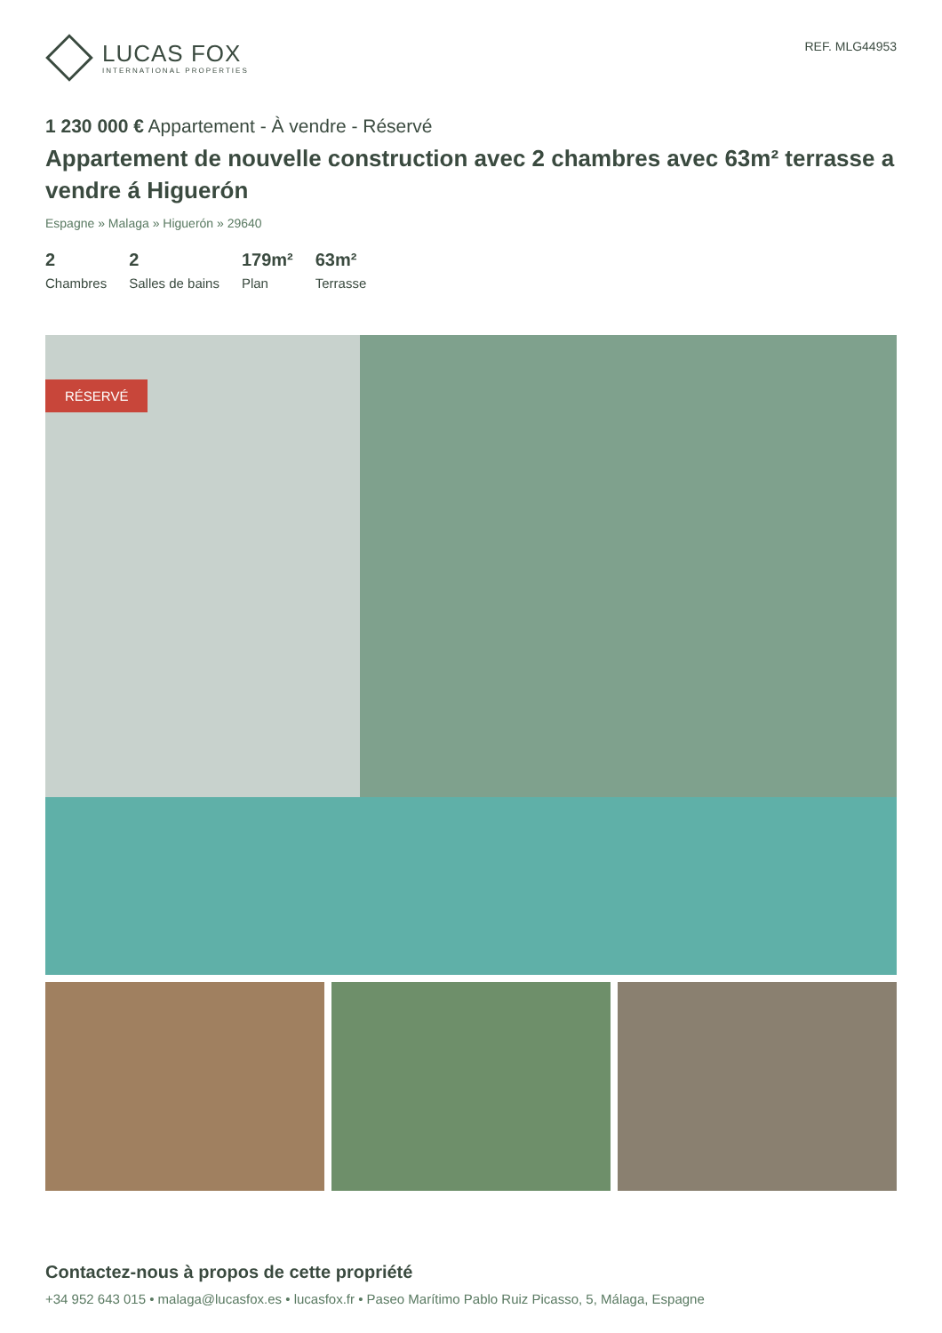LUCAS FOX
INTERNATIONAL PROPERTIES
REF. MLG44953
1 230 000 € Appartement - À vendre - Réservé
Appartement de nouvelle construction avec 2 chambres avec 63m² terrasse a vendre á Higuerón
Espagne » Malaga » Higuerón » 29640
2
Chambres
2
Salles de bains
179m²
Plan
63m²
Terrasse
RÉSERVÉ
Contactez-nous à propos de cette propriété
+34 952 643 015 • malaga@lucasfox.es • lucasfox.fr • Paseo Marítimo Pablo Ruiz Picasso, 5, Málaga, Espagne